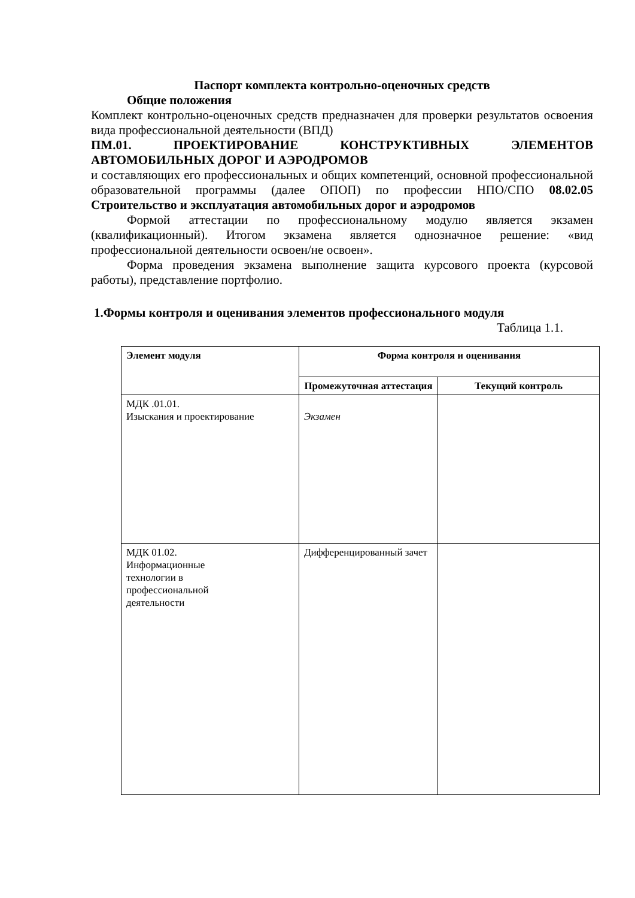Паспорт комплекта контрольно-оценочных средств
Общие положения
Комплект контрольно-оценочных средств предназначен для проверки результатов освоения вида профессиональной деятельности (ВПД)
ПМ.01. ПРОЕКТИРОВАНИЕ КОНСТРУКТИВНЫХ ЭЛЕМЕНТОВ АВТОМОБИЛЬНЫХ ДОРОГ И АЭРОДРОМОВ
и составляющих его профессиональных и общих компетенций, основной профессиональной образовательной программы (далее ОПОП) по профессии НПО/СПО 08.02.05 Строительство и эксплуатация автомобильных дорог и аэродромов
Формой аттестации по профессиональному модулю является экзамен (квалификационный). Итогом экзамена является однозначное решение: «вид профессиональной деятельности освоен/не освоен».
Форма проведения экзамена выполнение защита курсового проекта (курсовой работы), представление портфолио.
1.Формы контроля и оценивания элементов профессионального модуля
Таблица 1.1.
| Элемент модуля | Форма контроля и оценивания | |
| --- | --- | --- |
| | Промежуточная аттестация | Текущий контроль |
| МДК .01.01. Изыскания и проектирование | Экзамен | |
| МДК 01.02. Информационные технологии в профессиональной деятельности | Дифференцированный зачет | |